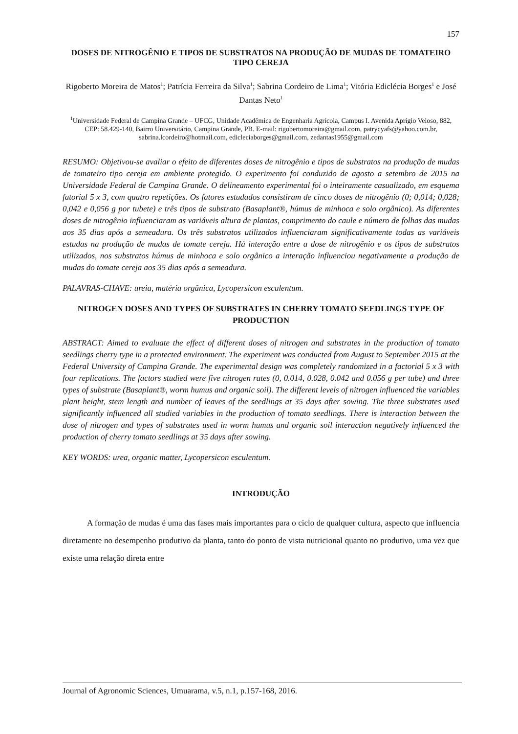157
DOSES DE NITROGÊNIO E TIPOS DE SUBSTRATOS NA PRODUÇÃO DE MUDAS DE TOMATEIRO TIPO CEREJA
Rigoberto Moreira de Matos<sup>1</sup>; Patrícia Ferreira da Silva<sup>1</sup>; Sabrina Cordeiro de Lima<sup>1</sup>; Vitória Ediclécia Borges<sup>1</sup> e José Dantas Neto<sup>1</sup>
<sup>1</sup> Universidade Federal de Campina Grande – UFCG, Unidade Acadêmica de Engenharia Agrícola, Campus I. Avenida Aprígio Veloso, 882, CEP: 58.429-140, Bairro Universitário, Campina Grande, PB. E-mail: rigobertomoreira@gmail.com, patrycyafs@yahoo.com.br, sabrina.lcordeiro@hotmail.com, edicleciaborges@gmail.com, zedantas1955@gmail.com
RESUMO: Objetivou-se avaliar o efeito de diferentes doses de nitrogênio e tipos de substratos na produção de mudas de tomateiro tipo cereja em ambiente protegido. O experimento foi conduzido de agosto a setembro de 2015 na Universidade Federal de Campina Grande. O delineamento experimental foi o inteiramente casualizado, em esquema fatorial 5 x 3, com quatro repetições. Os fatores estudados consistiram de cinco doses de nitrogênio (0; 0,014; 0,028; 0,042 e 0,056 g por tubete) e três tipos de substrato (Basaplant®, húmus de minhoca e solo orgânico). As diferentes doses de nitrogênio influenciaram as variáveis altura de plantas, comprimento do caule e número de folhas das mudas aos 35 dias após a semeadura. Os três substratos utilizados influenciaram significativamente todas as variáveis estudas na produção de mudas de tomate cereja. Há interação entre a dose de nitrogênio e os tipos de substratos utilizados, nos substratos húmus de minhoca e solo orgânico a interação influenciou negativamente a produção de mudas do tomate cereja aos 35 dias após a semeadura.
PALAVRAS-CHAVE: ureia, matéria orgânica, Lycopersicon esculentum.
NITROGEN DOSES AND TYPES OF SUBSTRATES IN CHERRY TOMATO SEEDLINGS TYPE OF PRODUCTION
ABSTRACT: Aimed to evaluate the effect of different doses of nitrogen and substrates in the production of tomato seedlings cherry type in a protected environment. The experiment was conducted from August to September 2015 at the Federal University of Campina Grande. The experimental design was completely randomized in a factorial 5 x 3 with four replications. The factors studied were five nitrogen rates (0, 0.014, 0.028, 0.042 and 0.056 g per tube) and three types of substrate (Basaplant®, worm humus and organic soil). The different levels of nitrogen influenced the variables plant height, stem length and number of leaves of the seedlings at 35 days after sowing. The three substrates used significantly influenced all studied variables in the production of tomato seedlings. There is interaction between the dose of nitrogen and types of substrates used in worm humus and organic soil interaction negatively influenced the production of cherry tomato seedlings at 35 days after sowing.
KEY WORDS: urea, organic matter, Lycopersicon esculentum.
INTRODUÇÃO
A formação de mudas é uma das fases mais importantes para o ciclo de qualquer cultura, aspecto que influencia diretamente no desempenho produtivo da planta, tanto do ponto de vista nutricional quanto no produtivo, uma vez que existe uma relação direta entre
Journal of Agronomic Sciences, Umuarama, v.5, n.1, p.157-168, 2016.